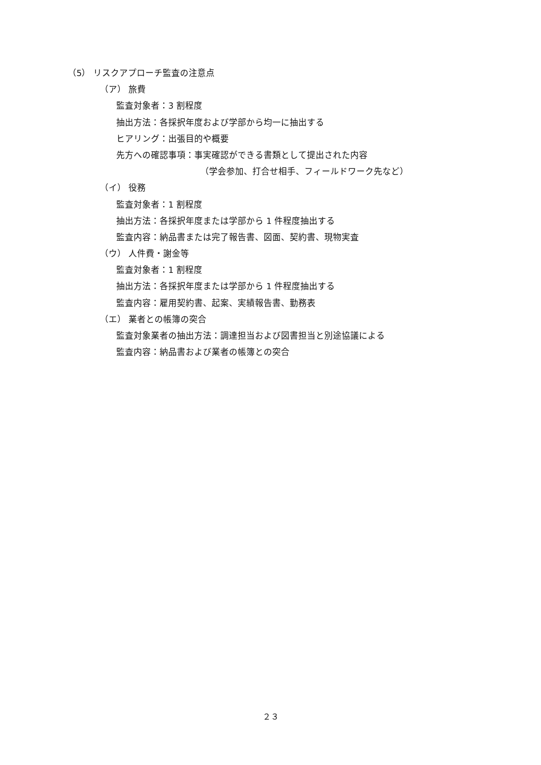（5） リスクアプローチ監査の注意点
（ア） 旅費
監査対象者：3 割程度
抽出方法：各採択年度および学部から均一に抽出する
ヒアリング：出張目的や概要
先方への確認事項：事実確認ができる書類として提出された内容
（学会参加、打合せ相手、フィールドワーク先など）
（イ） 役務
監査対象者：1 割程度
抽出方法：各採択年度または学部から 1 件程度抽出する
監査内容：納品書または完了報告書、図面、契約書、現物実査
（ウ） 人件費・謝金等
監査対象者：1 割程度
抽出方法：各採択年度または学部から 1 件程度抽出する
監査内容：雇用契約書、起案、実績報告書、勤務表
（エ） 業者との帳簿の突合
監査対象業者の抽出方法：調達担当および図書担当と別途協議による
監査内容：納品書および業者の帳簿との突合
２３